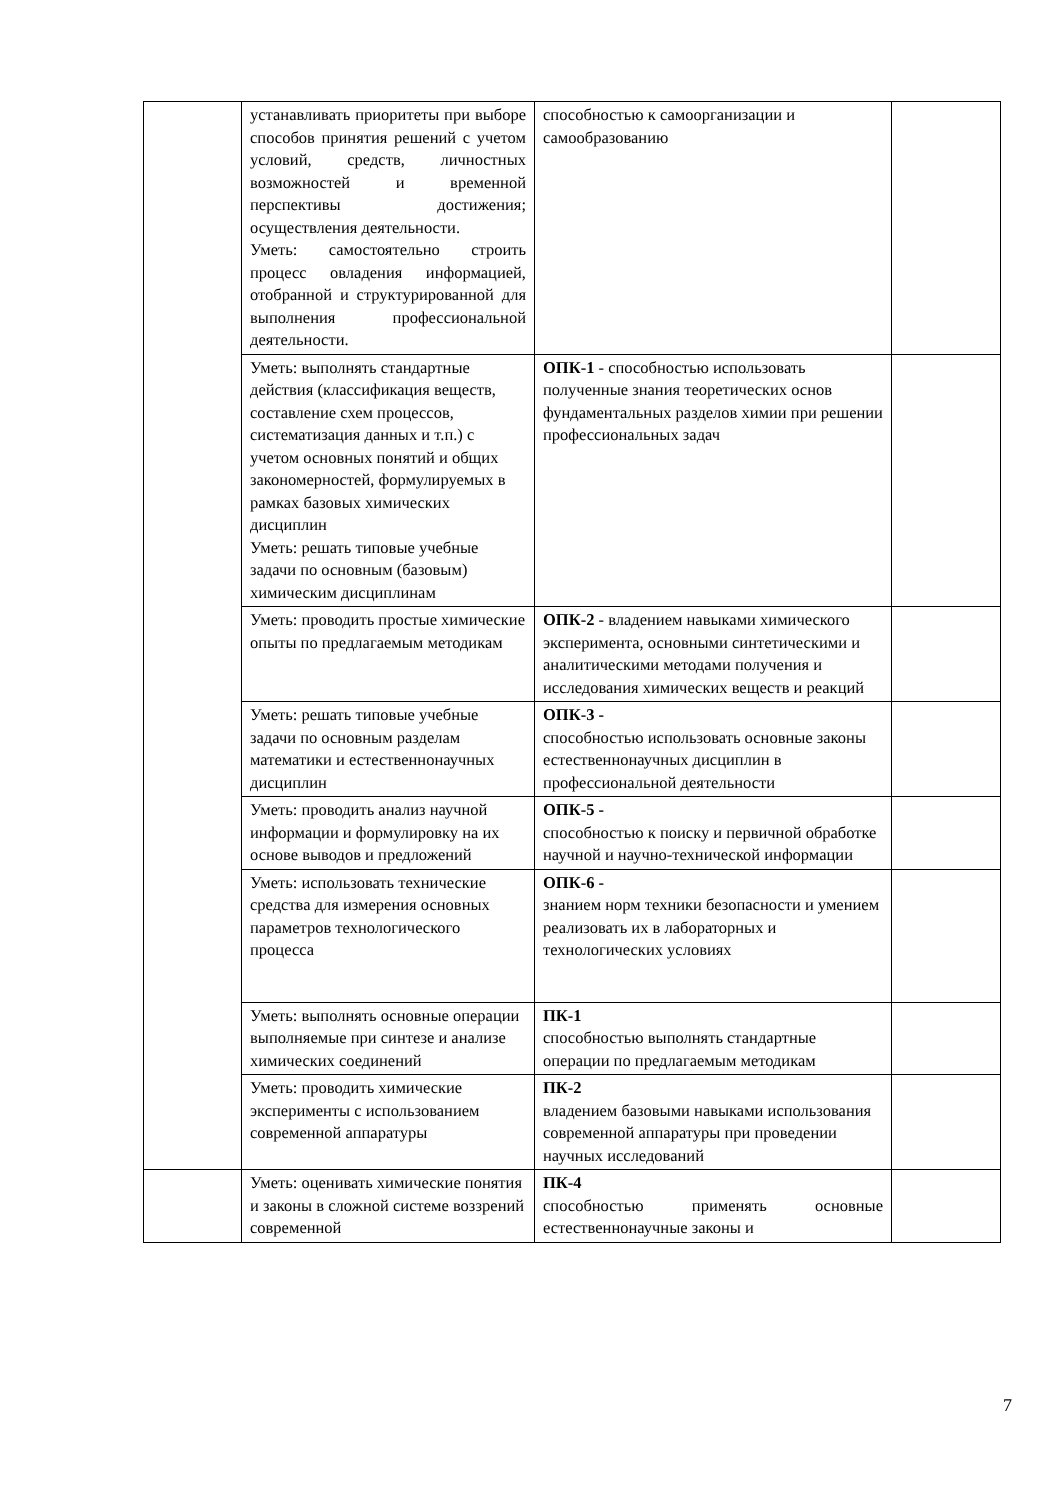| | устанавливать приоритеты при выборе способов принятия решений с учетом условий, средств, личностных возможностей и временной перспективы достижения; осуществления деятельности. Уметь: самостоятельно строить процесс овладения информацией, отобранной и структурированной для выполнения профессиональной деятельности. | способностью к самоорганизации и самообразованию | |
| | Уметь: выполнять стандартные действия (классификация веществ, составление схем процессов, систематизация данных и т.п.) с учетом основных понятий и общих закономерностей, формулируемых в рамках базовых химических дисциплин Уметь: решать типовые учебные задачи по основным (базовым) химическим дисциплинам | ОПК-1 - способностью использовать полученные знания теоретических основ фундаментальных разделов химии при решении профессиональных задач | |
| | Уметь: проводить простые химические опыты по предлагаемым методикам | ОПК-2 - владением навыками химического эксперимента, основными синтетическими и аналитическими методами получения и исследования химических веществ и реакций | |
| | Уметь: решать типовые учебные задачи по основным разделам математики и естественнонаучных дисциплин | ОПК-3 - способностью использовать основные законы естественнонаучных дисциплин в профессиональной деятельности | |
| | Уметь: проводить анализ научной информации и формулировку на их основе выводов и предложений | ОПК-5 - способностью к поиску и первичной обработке научной и научно-технической информации | |
| | Уметь: использовать технические средства для измерения основных параметров технологического процесса | ОПК-6 - знанием норм техники безопасности и умением реализовать их в лабораторных и технологических условиях | |
| | Уметь: выполнять основные операции выполняемые при синтезе и анализе химических соединений | ПК-1 способностью выполнять стандартные операции по предлагаемым методикам | |
| | Уметь: проводить химические эксперименты с использованием современной аппаратуры | ПК-2 владением базовыми навыками использования современной аппаратуры при проведении научных исследований | |
| | Уметь: оценивать химические понятия и законы в сложной системе воззрений современной | ПК-4 способностью применять основные естественнонаучные законы и | |
7